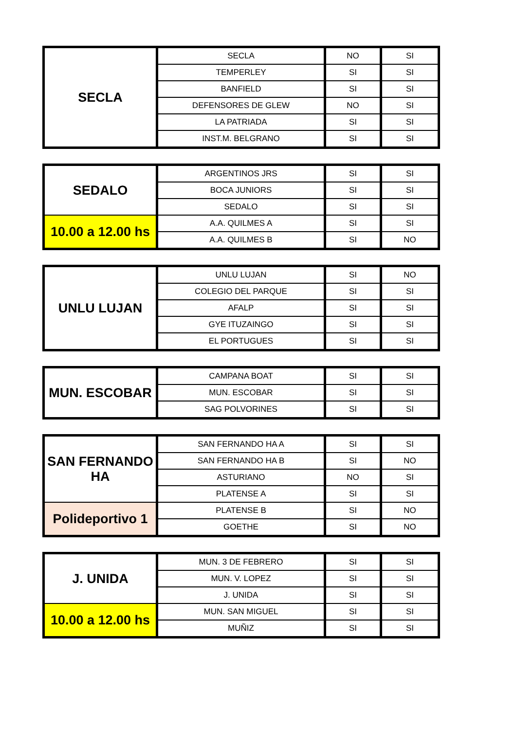| SECLA | SECLA | NO | SI |
| | TEMPERLEY | SI | SI |
| | BANFIELD | SI | SI |
| | DEFENSORES DE GLEW | NO | SI |
| | LA PATRIADA | SI | SI |
| | INST.M. BELGRANO | SI | SI |
| SEDALO | ARGENTINOS JRS | SI | SI |
| | BOCA JUNIORS | SI | SI |
| | SEDALO | SI | SI |
| 10.00 a 12.00 hs | A.A. QUILMES A | SI | SI |
| | A.A. QUILMES B | SI | NO |
| UNLU LUJAN | UNLU LUJAN | SI | NO |
| | COLEGIO DEL PARQUE | SI | SI |
| | AFALP | SI | SI |
| | GYE ITUZAINGO | SI | SI |
| | EL PORTUGUES | SI | SI |
| MUN. ESCOBAR | CAMPANA BOAT | SI | SI |
| | MUN. ESCOBAR | SI | SI |
| | SAG POLVORINES | SI | SI |
| SAN FERNANDO HA | SAN FERNANDO HA A | SI | SI |
| | SAN FERNANDO HA B | SI | NO |
| | ASTURIANO | NO | SI |
| | PLATENSE A | SI | SI |
| Polideportivo 1 | PLATENSE B | SI | NO |
| | GOETHE | SI | NO |
| J. UNIDA | MUN. 3 DE FEBRERO | SI | SI |
| | MUN. V. LOPEZ | SI | SI |
| | J. UNIDA | SI | SI |
| 10.00 a 12.00 hs | MUN. SAN MIGUEL | SI | SI |
| | MUÑIZ | SI | SI |